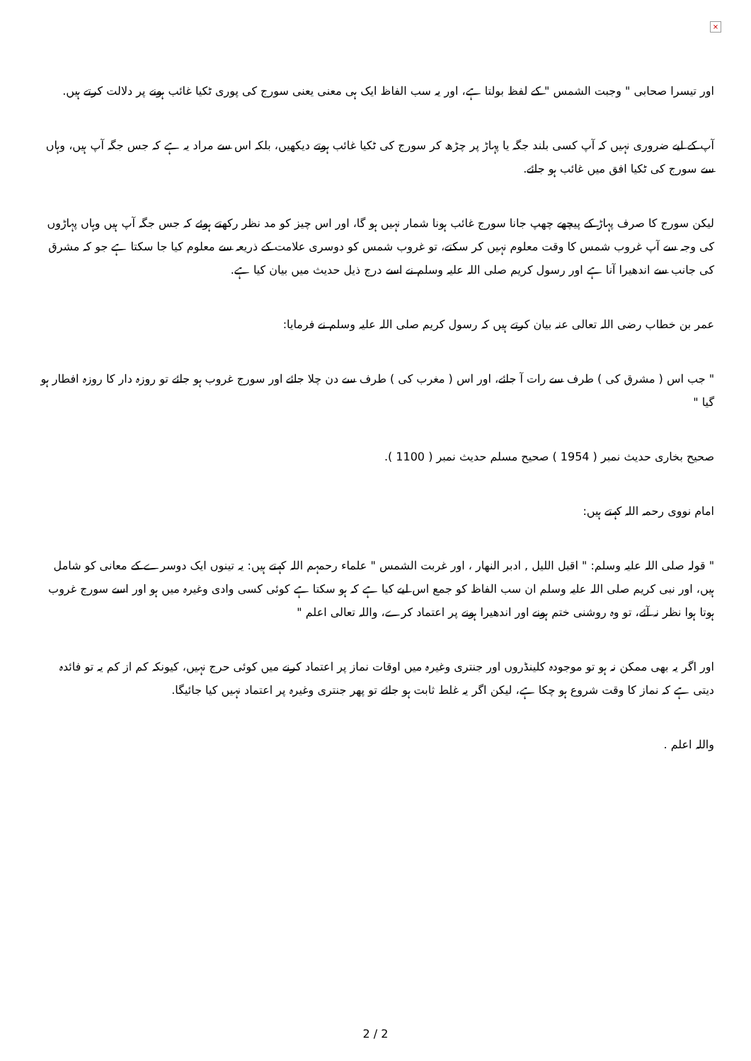×
اور تیسرا صحابی " وجبت الشمس " کے لفظ بولتا ہے، اور یہ سب الفاظ ایک ہی معنی یعنی سورج کی پوری ٹکیا غائب ہونے پر دلالت کرتے ہیں.
آپ کے لیے ضروری نہیں کہ آپ کسی بلند جگہ یا پہاڑ پر چڑھ کر سورج کی ٹکیا غائب ہوتے دیکھیں، بلکہ اس سے مراد یہ ہے کہ جس جگہ آپ ہیں، وہاں سے سورج کی ٹکیا افق میں غائب ہو جائے.
لیکن سورج کا صرف پہاڑ کے پیچھے چھپ جانا سورج غائب ہونا شمار نہیں ہو گا، اور اس چیز کو مد نظر رکھتے ہوئے کہ جس جگہ آپ ہیں وہاں پہاڑوں کی وجہ سے آپ غروب شمس کا وقت معلوم نہیں کر سکتے، تو غروب شمس کو دوسری علامت کے ذریعہ سے معلوم کیا جا سکتا ہے جو کہ مشرق کی جانب سے اندھیرا آنا ہے اور رسول کریم صلی اللہ علیہ وسلم نے اسے درج ذیل حدیث میں بیان کیا ہے.
عمر بن خطاب رضی اللہ تعالی عنہ بیان کرتے ہیں کہ رسول کریم صلی اللہ علیہ وسلم نے فرمایا:
" جب اس ( مشرق کی ) طرف سے رات آ جائے، اور اس ( مغرب کی ) طرف سے دن چلا جائے اور سورج غروب ہو جائے تو روزہ دار کا روزہ افطار ہو گیا "
صحیح بخاری حدیث نمبر ( 1954 ) صحیح مسلم حدیث نمبر ( 1100 ).
امام نووی رحمہ اللہ کہتے ہیں:
" قولہ صلی اللہ علیہ وسلم: " اقبل اللیل , ادبر النھار ، اور غربت الشمس " علماء رحمہم اللہ کہتے ہیں: یہ تینوں ایک دوسرے کے معانی کو شامل ہیں، اور نبی کریم صلی اللہ علیہ وسلم ان سب الفاظ کو جمع اس لیے کیا ہے کہ ہو سکتا ہے کوئی کسی وادی وغیرہ میں ہو اور اسے سورج غروب ہوتا ہوا نظر نہ آئے، تو وہ روشنی ختم ہونے اور اندھیرا ہونے پر اعتماد کرے، واللہ تعالی اعلم "
اور اگر یہ بھی ممکن نہ ہو تو موجودہ کلینڈروں اور جنتری وغیرہ میں اوقات نماز پر اعتماد کرنے میں کوئی حرج نہیں، کیونکہ کم از کم یہ تو فائدہ دیتی ہے کہ نماز کا وقت شروع ہو چکا ہے، لیکن اگر یہ غلط ثابت ہو جائے تو پھر جنتری وغیرہ پر اعتماد نہیں کیا جائیگا.
واللہ اعلم .
2 / 2